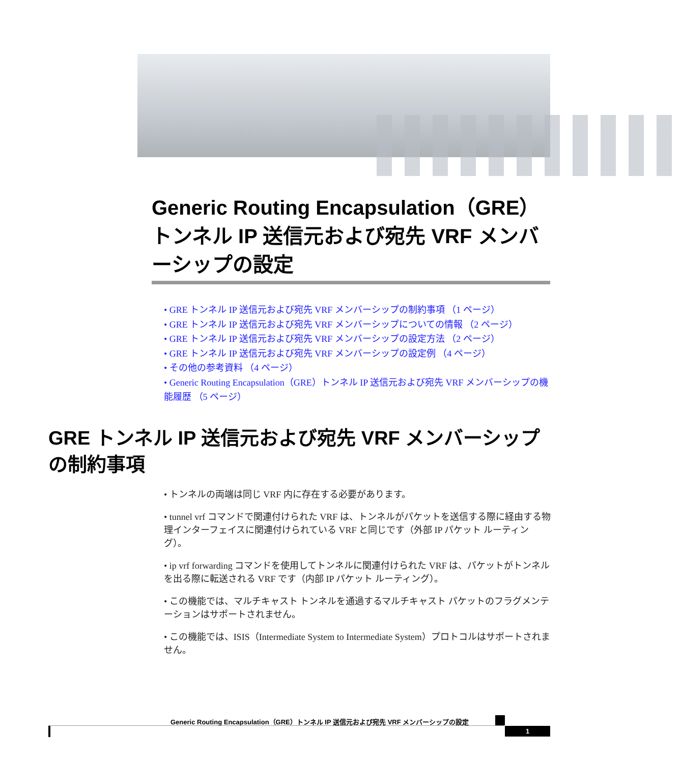Generic Routing Encapsulation（GRE）トンネル IP 送信元および宛先 VRF メンバーシップの設定
• GRE トンネル IP 送信元および宛先 VRF メンバーシップの制約事項 （1 ページ）
• GRE トンネル IP 送信元および宛先 VRF メンバーシップについての情報 （2 ページ）
• GRE トンネル IP 送信元および宛先 VRF メンバーシップの設定方法 （2 ページ）
• GRE トンネル IP 送信元および宛先 VRF メンバーシップの設定例 （4 ページ）
• その他の参考資料 （4 ページ）
• Generic Routing Encapsulation（GRE）トンネル IP 送信元および宛先 VRF メンバーシップの機能履歴 （5 ページ）
GRE トンネル IP 送信元および宛先 VRF メンバーシップの制約事項
• トンネルの両端は同じ VRF 内に存在する必要があります。
• tunnel vrf コマンドで関連付けられた VRF は、トンネルがパケットを送信する際に経由する物理インターフェイスに関連付けられている VRF と同じです（外部 IP パケット ルーティング）。
• ip vrf forwarding コマンドを使用してトンネルに関連付けられた VRF は、パケットがトンネルを出る際に転送される VRF です（内部 IP パケット ルーティング）。
• この機能では、マルチキャスト トンネルを通過するマルチキャスト パケットのフラグメンテーションはサポートされません。
• この機能では、ISIS（Intermediate System to Intermediate System）プロトコルはサポートされません。
Generic Routing Encapsulation（GRE）トンネル IP 送信元および宛先 VRF メンバーシップの設定
1